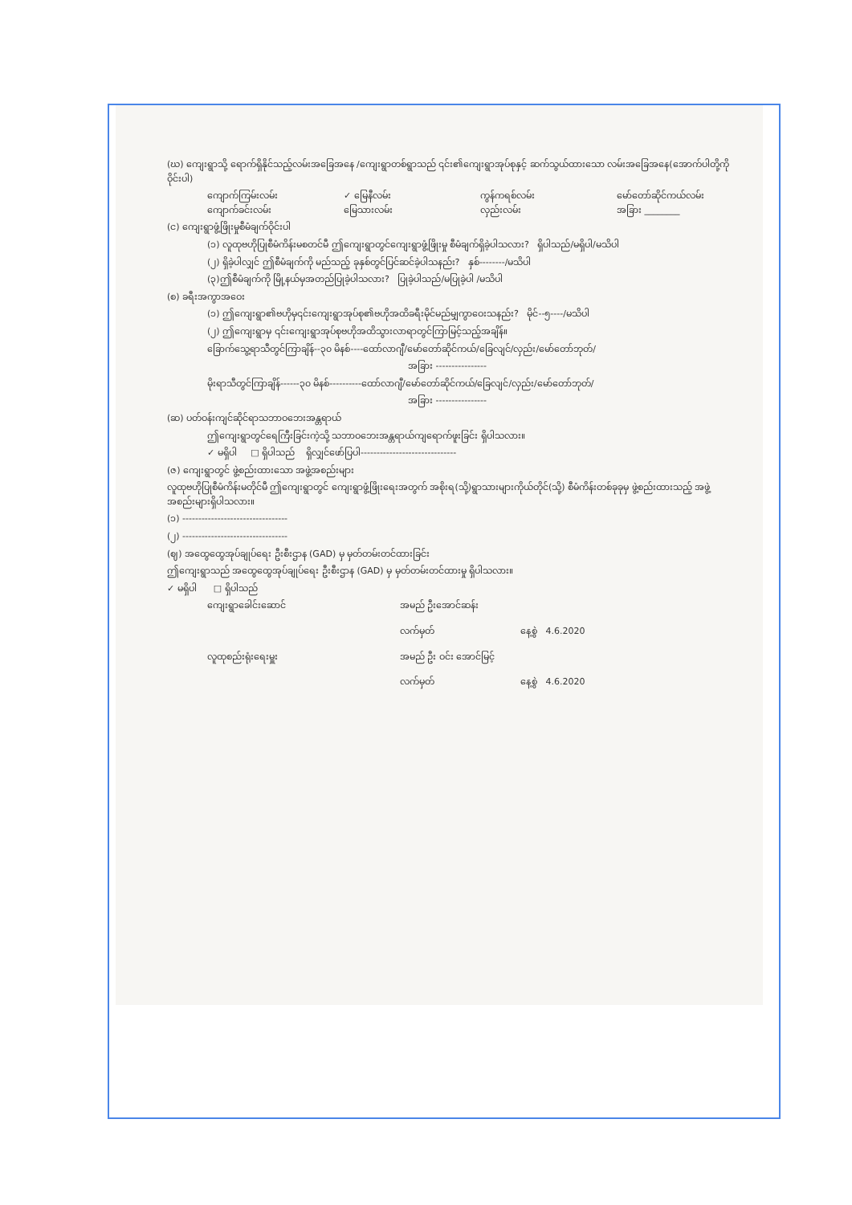(ဃ) ကျေးရွာသို့ ရောက်ရှိနိုင်သည့်လမ်းအခြေအနေ /ကျေးရွာတစ်ရွာသည် ၎င်း၏ကျေးရွာအုပ်စုနှင့် ဆက်သွယ်ထားသော လမ်းအခြေအနေ(အောက်ပါတို့ကိုဝိုင်းပါ)
ကျောက်ကြမ်းလမ်း ✓ မြေနီလမ်း ကွန်ကရစ်လမ်း မော်တော်ဆိုင်ကယ်လမ်း
ကျောက်ခင်းလမ်း မြေသားလမ်း လှည်းလမ်း အခြား ________
(င) ကျေးရွာဖွံ့ဖြိုးမှုစီမံချက်ဝိုင်းပါ
(၁) လူထုဗဟိုပြုစီမံကိန်းမစတင်မီ ဤကျေးရွာတွင်ကျေးရွာဖွံ့ဖြိုးမှု စီမံချက်ရှိခဲ့ပါသလား? ရှိပါသည်/မရှိပါ/မသိပါ
(၂) ရှိခဲ့ပါလျှင် ဤစီမံချက်ကို မည်သည့် ခုနှစ်တွင်ပြင်ဆင်ခဲ့ပါသနည်း? နှစ်--------/မသိပါ
(၃)ဤစီမံချက်ကို မြို့နယ်မှအတည်ပြုခဲ့ပါသလား? ပြုခဲ့ပါသည်/မပြုခဲ့ပါ /မသိပါ
(စ) ခရီးအကွာအဝေး
(၁) ဤကျေးရွာ၏ဗဟိုမှ၎င်းကျေးရွာအုပ်စု၏ဗဟိုအထိခရီးမိုင်မည်မျှကွာဝေးသနည်း? မိုင်--၅----/မသိပါ
(၂) ဤကျေးရွာမှ ၎င်းကျေးရွာအုပ်စုဗဟိုအထိသွားလာရာတွင်ကြာမြင့်သည့်အချိန်။
ခြောက်သွေ့ရာသီတွင်ကြာချိန်--၃၀ မိနစ်----ထော်လာဂျီ/မော်တော်ဆိုင်ကယ်/ခြေလျင်/လှည်း/မော်တော်ဘုတ်/
အခြား ----------------
မိုးရာသီတွင်ကြာချိန်------၃၀ မိနစ်----------ထော်လာဂျီ/မော်တော်ဆိုင်ကယ်/ခြေလျင်/လှည်း/မော်တော်ဘုတ်/
အခြား ----------------
(ဆ) ပတ်ဝန်းကျင်ဆိုင်ရာသဘာဝဘေးအန္တရာယ်
ဤကျေးရွာတွင်ရေကြီးခြင်းကဲ့သို့ သဘာဝဘေးအန္တရာယ်ကျရောက်ဖူးခြင်း ရှိပါသလား။
✓ မရှိပါ □ ရှိပါသည် ရှိလျှင်ဖော်ပြပါ------------------------------
(ဇ) ကျေးရွာတွင် ဖွဲ့စည်းထားသော အဖွဲ့အစည်းများ
လူထုဗဟိုပြုစီမံကိန်းမတိုင်မီ ဤကျေးရွာတွင် ကျေးရွာဖွံ့ဖြိုးရေးအတွက် အစိုးရ(သို့)ရွာသားများကိုယ်တိုင်(သို့) စီမံကိန်းတစ်ခုခုမှ ဖွဲ့စည်းထားသည့် အဖွဲ့အစည်းများရှိပါသလား။
(၁) ---------------------------------
(၂) ---------------------------------
(ဈ) အထွေထွေအုပ်ချုပ်ရေး ဦးစီးဌာန (GAD) မှ မှတ်တမ်းတင်ထားခြင်း
ဤကျေးရွာသည် အထွေထွေအုပ်ချုပ်ရေး ဦးစီးဌာန (GAD) မှ မှတ်တမ်းတင်ထားမှု ရှိပါသလား။
✓ မရှိပါ □ ရှိပါသည်
ကျေးရွာခေါင်းဆောင် အမည် ဦးအောင်ဆန်း လက်မှတ် နေ့စွဲ 4.6.2020 လူထုစည်းရုံးရေးမှူး အမည် ဦး ဝင်း အောင်မြင့် လက်မှတ် နေ့စွဲ 4.6.2020